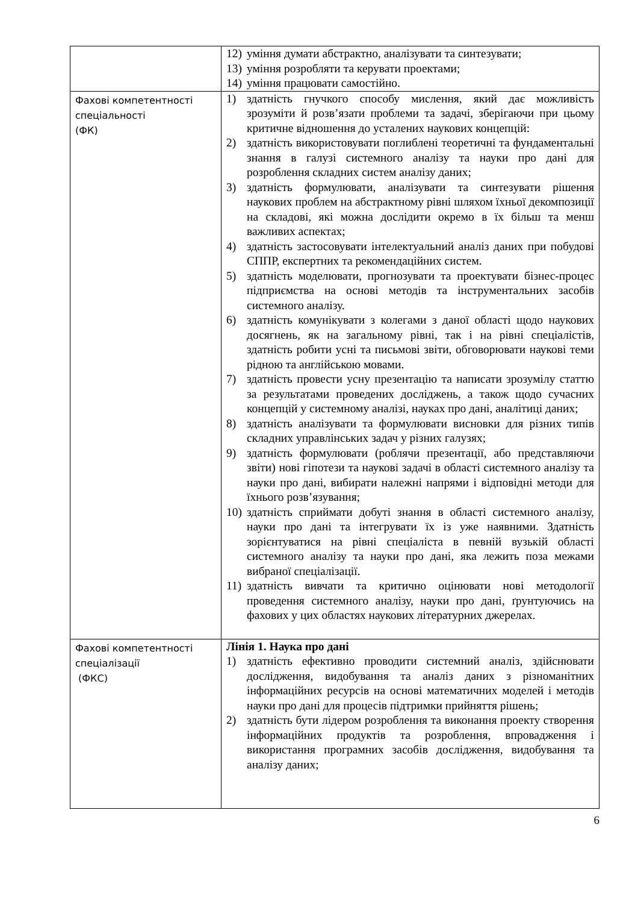| | 12) уміння думати абстрактно, аналізувати та синтезувати; 13) уміння розробляти та керувати проектами; 14) уміння працювати самостійно. |
| Фахові компетентності спеціальності (ФК) | 1) здатність гнучкого способу мислення, який дає можливість зрозуміти й розв’язати проблеми та задачі, зберігаючи при цьому критичне відношення до усталених наукових концепцій: 2) здатність використовувати поглиблені теоретичні та фундаментальні знання в галузі системного аналізу та науки про дані для розроблення складних систем аналізу даних; 3) здатність формулювати, аналізувати та синтезувати рішення наукових проблем на абстрактному рівні шляхом їхньої декомпозиції на складові, які можна дослідити окремо в їх більш та менш важливих аспектах; 4) здатність застосовувати інтелектуальний аналіз даних при побудові СППР, експертних та рекомендаційних систем. 5) здатність моделювати, прогнозувати та проектувати бізнес-процес підприємства на основі методів та інструментальних засобів системного аналізу. 6) здатність комунікувати з колегами з даної області щодо наукових досягнень, як на загальному рівні, так і на рівні спеціалістів, здатність робити усні та письмові звіти, обговорювати наукові теми рідною та англійською мовами. 7) здатність провести усну презентацію та написати зрозумілу статтю за результатами проведених досліджень, а також щодо сучасних концепцій у системному аналізі, науках про дані, аналітиці даних; 8) здатність аналізувати та формулювати висновки для різних типів складних управлінських задач у різних галузях; 9) здатність формулювати (роблячи презентації, або представляючи звіти) нові гіпотези та наукові задачі в області системного аналізу та науки про дані, вибирати належні напрями і відповідні методи для їхнього розв’язування; 10) здатність сприймати добуті знання в області системного аналізу, науки про дані та інтегрувати їх із уже наявними. Здатність зорієнтуватися на рівні спеціаліста в певній вузькій області системного аналізу та науки про дані, яка лежить поза межами вибраної спеціалізації. 11) здатність вивчати та критично оцінювати нові методології проведення системного аналізу, науки про дані, ґрунтуючись на фахових у цих областях наукових літературних джерелах. |
| Фахові компетентності спеціалізації (ФКС) | Лінія 1. Наука про дані 1) здатність ефективно проводити системний аналіз, здійснювати дослідження, видобування та аналіз даних з різноманітних інформаційних ресурсів на основі математичних моделей і методів науки про дані для процесів підтримки прийняття рішень; 2) здатність бути лідером розроблення та виконання проекту створення інформаційних продуктів та розроблення, впровадження і використання програмних засобів дослідження, видобування та аналізу даних; |
6